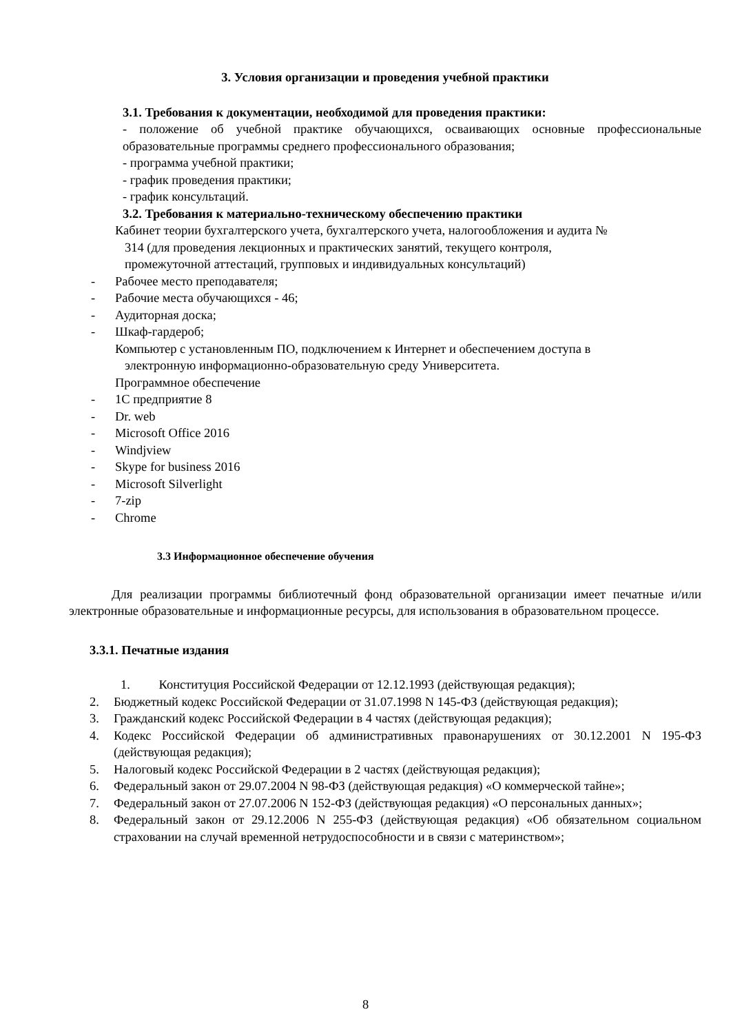3. Условия организации и проведения учебной практики
3.1. Требования к документации, необходимой для проведения практики:
- положение об учебной практике обучающихся, осваивающих основные профессиональные образовательные программы среднего профессионального образования;
- программа учебной практики;
- график проведения практики;
- график консультаций.
3.2. Требования к материально-техническому обеспечению практики
Кабинет теории бухгалтерского учета, бухгалтерского учета, налогообложения и аудита №
314 (для проведения лекционных и практических занятий, текущего контроля,
промежуточной аттестаций, групповых и индивидуальных консультаций)
- Рабочее место преподавателя;
- Рабочие места обучающихся - 46;
- Аудиторная доска;
- Шкаф-гардероб;
Компьютер с установленным ПО, подключением к Интернет и обеспечением доступа в
электронную информационно-образовательную среду Университета.
Программное обеспечение
- 1С предприятие 8
- Dr. web
- Microsoft Office 2016
- Windjview
- Skype for business 2016
- Microsoft Silverlight
- 7-zip
- Chrome
3.3 Информационное обеспечение обучения
Для реализации программы библиотечный фонд образовательной организации имеет печатные и/или электронные образовательные и информационные ресурсы, для использования в образовательном процессе.
3.3.1. Печатные издания
1. Конституция Российской Федерации от 12.12.1993 (действующая редакция);
2. Бюджетный кодекс Российской Федерации от 31.07.1998 N 145-ФЗ (действующая редакция);
3. Гражданский кодекс Российской Федерации в 4 частях (действующая редакция);
4. Кодекс Российской Федерации об административных правонарушениях от 30.12.2001 N 195-ФЗ (действующая редакция);
5. Налоговый кодекс Российской Федерации в 2 частях (действующая редакция);
6. Федеральный закон от 29.07.2004 N 98-ФЗ (действующая редакция) «О коммерческой тайне»;
7. Федеральный закон от 27.07.2006 N 152-ФЗ (действующая редакция) «О персональных данных»;
8. Федеральный закон от 29.12.2006 N 255-ФЗ (действующая редакция) «Об обязательном социальном страховании на случай временной нетрудоспособности и в связи с материнством»;
8